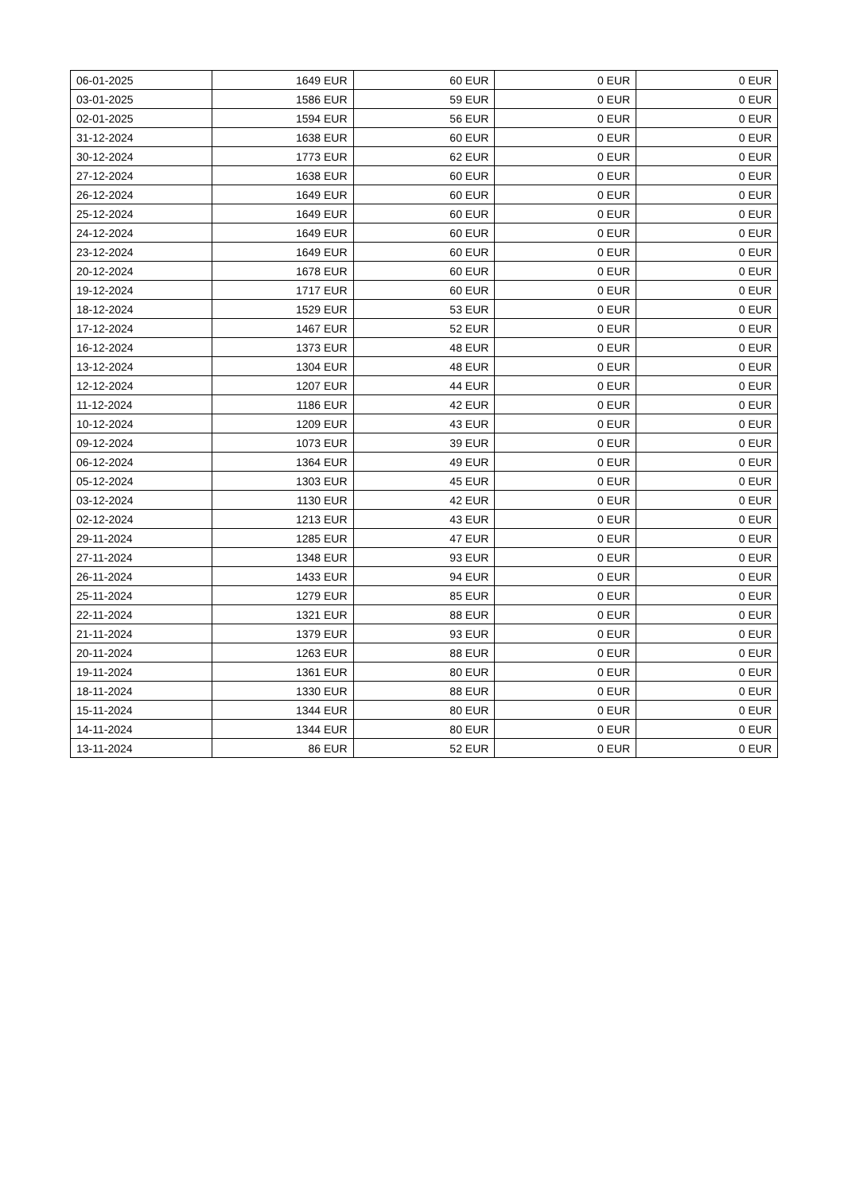| 06-01-2025 | 1649 EUR | 60 EUR | 0 EUR | 0 EUR |
| 03-01-2025 | 1586 EUR | 59 EUR | 0 EUR | 0 EUR |
| 02-01-2025 | 1594 EUR | 56 EUR | 0 EUR | 0 EUR |
| 31-12-2024 | 1638 EUR | 60 EUR | 0 EUR | 0 EUR |
| 30-12-2024 | 1773 EUR | 62 EUR | 0 EUR | 0 EUR |
| 27-12-2024 | 1638 EUR | 60 EUR | 0 EUR | 0 EUR |
| 26-12-2024 | 1649 EUR | 60 EUR | 0 EUR | 0 EUR |
| 25-12-2024 | 1649 EUR | 60 EUR | 0 EUR | 0 EUR |
| 24-12-2024 | 1649 EUR | 60 EUR | 0 EUR | 0 EUR |
| 23-12-2024 | 1649 EUR | 60 EUR | 0 EUR | 0 EUR |
| 20-12-2024 | 1678 EUR | 60 EUR | 0 EUR | 0 EUR |
| 19-12-2024 | 1717 EUR | 60 EUR | 0 EUR | 0 EUR |
| 18-12-2024 | 1529 EUR | 53 EUR | 0 EUR | 0 EUR |
| 17-12-2024 | 1467 EUR | 52 EUR | 0 EUR | 0 EUR |
| 16-12-2024 | 1373 EUR | 48 EUR | 0 EUR | 0 EUR |
| 13-12-2024 | 1304 EUR | 48 EUR | 0 EUR | 0 EUR |
| 12-12-2024 | 1207 EUR | 44 EUR | 0 EUR | 0 EUR |
| 11-12-2024 | 1186 EUR | 42 EUR | 0 EUR | 0 EUR |
| 10-12-2024 | 1209 EUR | 43 EUR | 0 EUR | 0 EUR |
| 09-12-2024 | 1073 EUR | 39 EUR | 0 EUR | 0 EUR |
| 06-12-2024 | 1364 EUR | 49 EUR | 0 EUR | 0 EUR |
| 05-12-2024 | 1303 EUR | 45 EUR | 0 EUR | 0 EUR |
| 03-12-2024 | 1130 EUR | 42 EUR | 0 EUR | 0 EUR |
| 02-12-2024 | 1213 EUR | 43 EUR | 0 EUR | 0 EUR |
| 29-11-2024 | 1285 EUR | 47 EUR | 0 EUR | 0 EUR |
| 27-11-2024 | 1348 EUR | 93 EUR | 0 EUR | 0 EUR |
| 26-11-2024 | 1433 EUR | 94 EUR | 0 EUR | 0 EUR |
| 25-11-2024 | 1279 EUR | 85 EUR | 0 EUR | 0 EUR |
| 22-11-2024 | 1321 EUR | 88 EUR | 0 EUR | 0 EUR |
| 21-11-2024 | 1379 EUR | 93 EUR | 0 EUR | 0 EUR |
| 20-11-2024 | 1263 EUR | 88 EUR | 0 EUR | 0 EUR |
| 19-11-2024 | 1361 EUR | 80 EUR | 0 EUR | 0 EUR |
| 18-11-2024 | 1330 EUR | 88 EUR | 0 EUR | 0 EUR |
| 15-11-2024 | 1344 EUR | 80 EUR | 0 EUR | 0 EUR |
| 14-11-2024 | 1344 EUR | 80 EUR | 0 EUR | 0 EUR |
| 13-11-2024 | 86 EUR | 52 EUR | 0 EUR | 0 EUR |